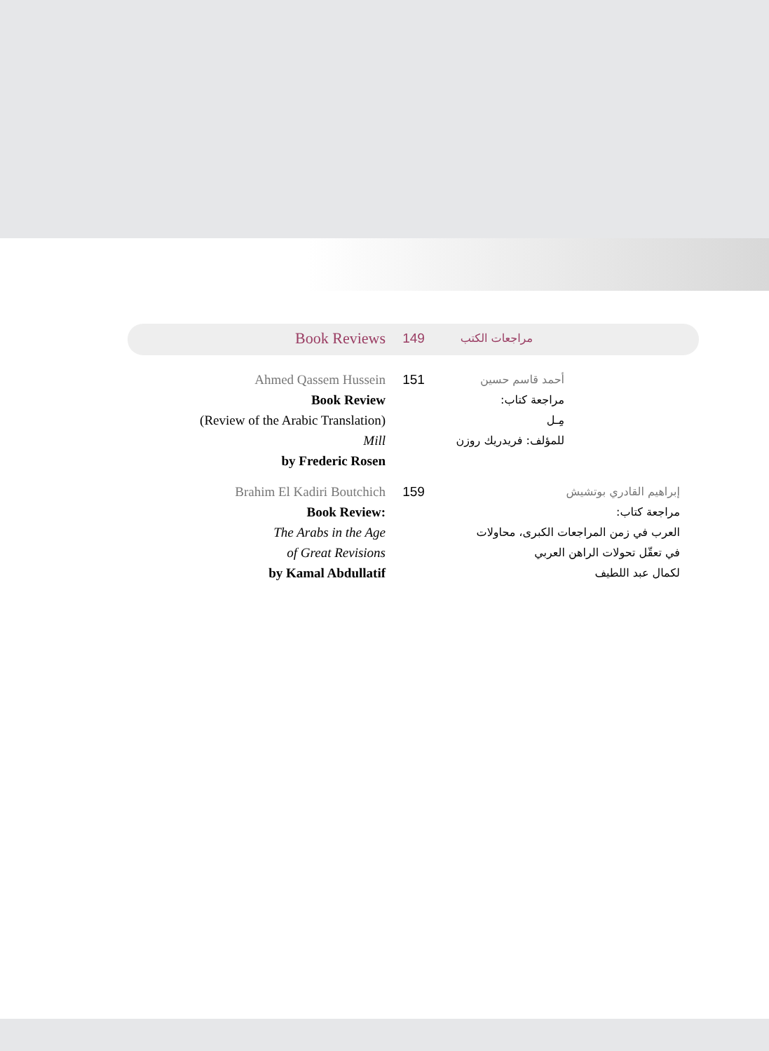Book Reviews
149
مراجعات الكتب
Ahmed Qassem Hussein
Book Review
(Review of the Arabic Translation)
Mill
by Frederic Rosen
151
أحمد قاسم حسين
مراجعة كتاب:
مِـل
للمؤلف: فريدريك روزن
Brahim El Kadiri Boutchich
Book Review:
The Arabs in the Age
of Great Revisions
by Kamal Abdullatif
159
إبراهيم القادري بوتشيش
مراجعة كتاب:
العرب في زمن المراجعات الكبرى، محاولات
في تعقّل تحولات الراهن العربي
لكمال عبد اللطيف